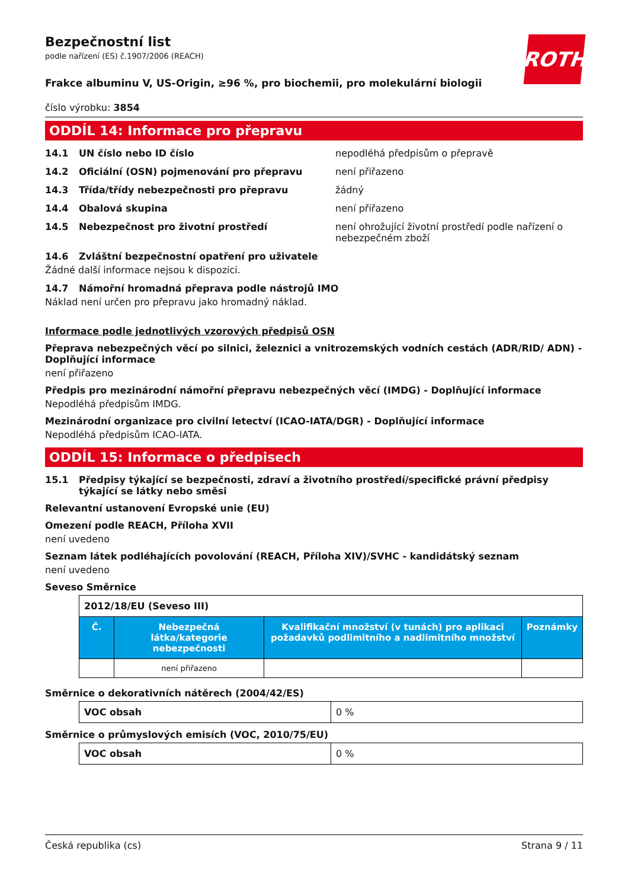ROTH
Bezpečnostní list
podle nařízení (ES) č.1907/2006 (REACH)
Frakce albuminu V, US-Origin, ≥96 %, pro biochemii, pro molekulární biologii
číslo výrobku: 3854
ODDÍL 14: Informace pro přepravu
14.1 UN číslo nebo ID číslo nepodléhá předpisům o přepravě
14.2 Oficiální (OSN) pojmenování pro přepravu není přiřazeno
14.3 Třída/třídy nebezpečnosti pro přepravu žádný
14.4 Obalová skupina není přiřazeno
14.5 Nebezpečnost pro životní prostředí není ohrožující životní prostředí podle nařízení o nebezpečném zboží
14.6 Zvláštní bezpečnostní opatření pro uživatele
Žádné další informace nejsou k dispozici.
14.7 Námořní hromadná přeprava podle nástrojů IMO
Náklad není určen pro přepravu jako hromadný náklad.
Informace podle jednotlivých vzorových předpisů OSN
Přeprava nebezpečných věcí po silnici, železnici a vnitrozemských vodních cestách (ADR/RID/ ADN) - Doplňující informace
není přiřazeno
Předpis pro mezinárodní námořní přepravu nebezpečných věcí (IMDG) - Doplňující informace
Nepodléhá předpisům IMDG.
Mezinárodní organizace pro civilní letectví (ICAO-IATA/DGR) - Doplňující informace
Nepodléhá předpisům ICAO-IATA.
ODDÍL 15: Informace o předpisech
15.1 Předpisy týkající se bezpečnosti, zdraví a životního prostředí/specifické právní předpisy týkající se látky nebo směsi
Relevantní ustanovení Evropské unie (EU)
Omezení podle REACH, Příloha XVII
není uvedeno
Seznam látek podléhajících povolování (REACH, Příloha XIV)/SVHC - kandidátský seznam
není uvedeno
Seveso Směrnice
| 2012/18/EU (Seveso III) | | | |
| Č. | Nebezpečná látka/kategorie nebezpečnosti | Kvalifikační množství (v tunách) pro aplikaci požadavků podlimitního a nadlimitního množství | Poznámky |
| | není přiřazeno | | |
Směrnice o dekorativních nátěrech (2004/42/ES)
| VOC obsah | 0 % |
Směrnice o průmyslových emisích (VOC, 2010/75/EU)
| VOC obsah | 0 % |
Česká republika (cs) Strana 9 / 11